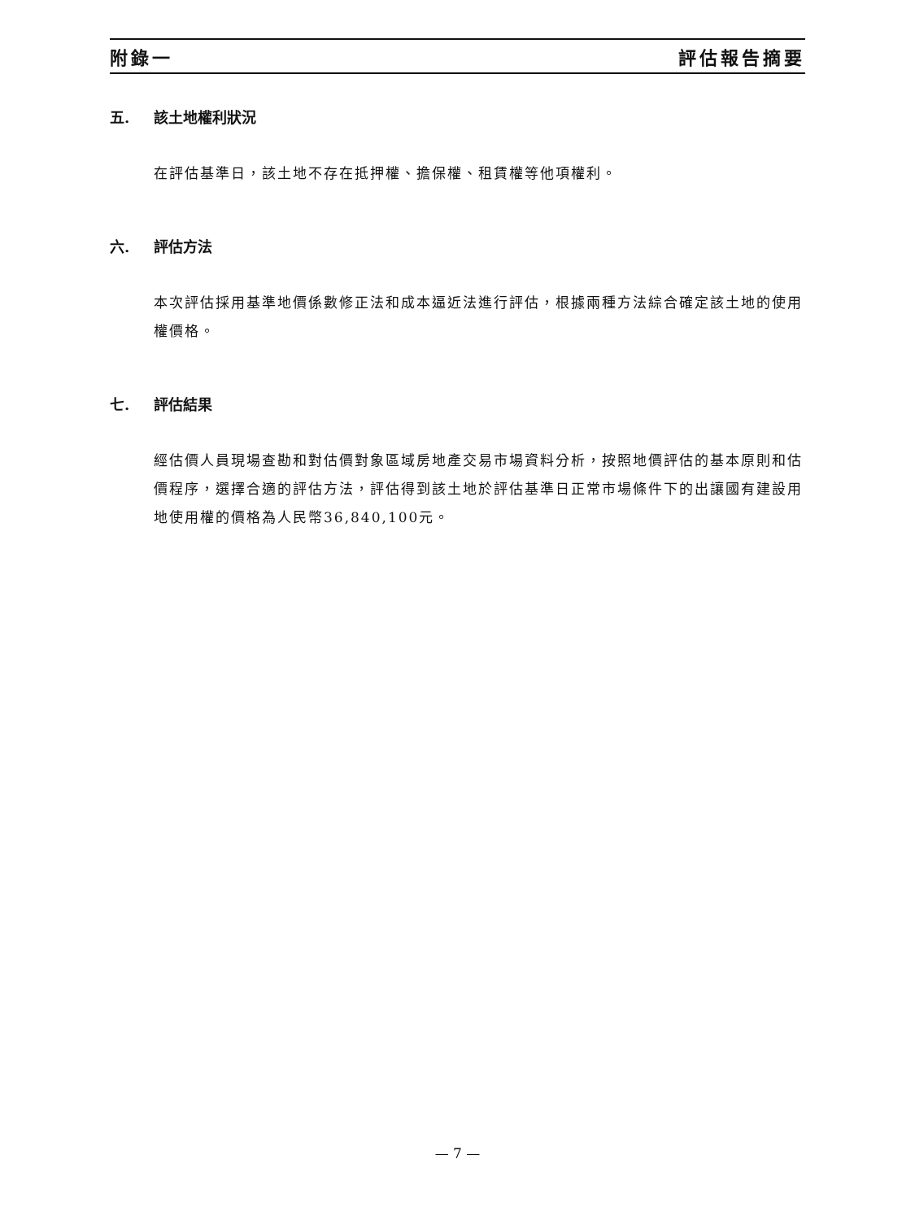附錄一 評估報告摘要
五. 該土地權利狀況
在評估基準日，該土地不存在抵押權、擔保權、租賃權等他項權利。
六. 評估方法
本次評估採用基準地價係數修正法和成本逼近法進行評估，根據兩種方法綜合確定該土地的使用權價格。
七. 評估結果
經估價人員現場查勘和對估價對象區域房地產交易市場資料分析，按照地價評估的基本原則和估價程序，選擇合適的評估方法，評估得到該土地於評估基準日正常市場條件下的出讓國有建設用地使用權的價格為人民幣36,840,100元。
— 7 —